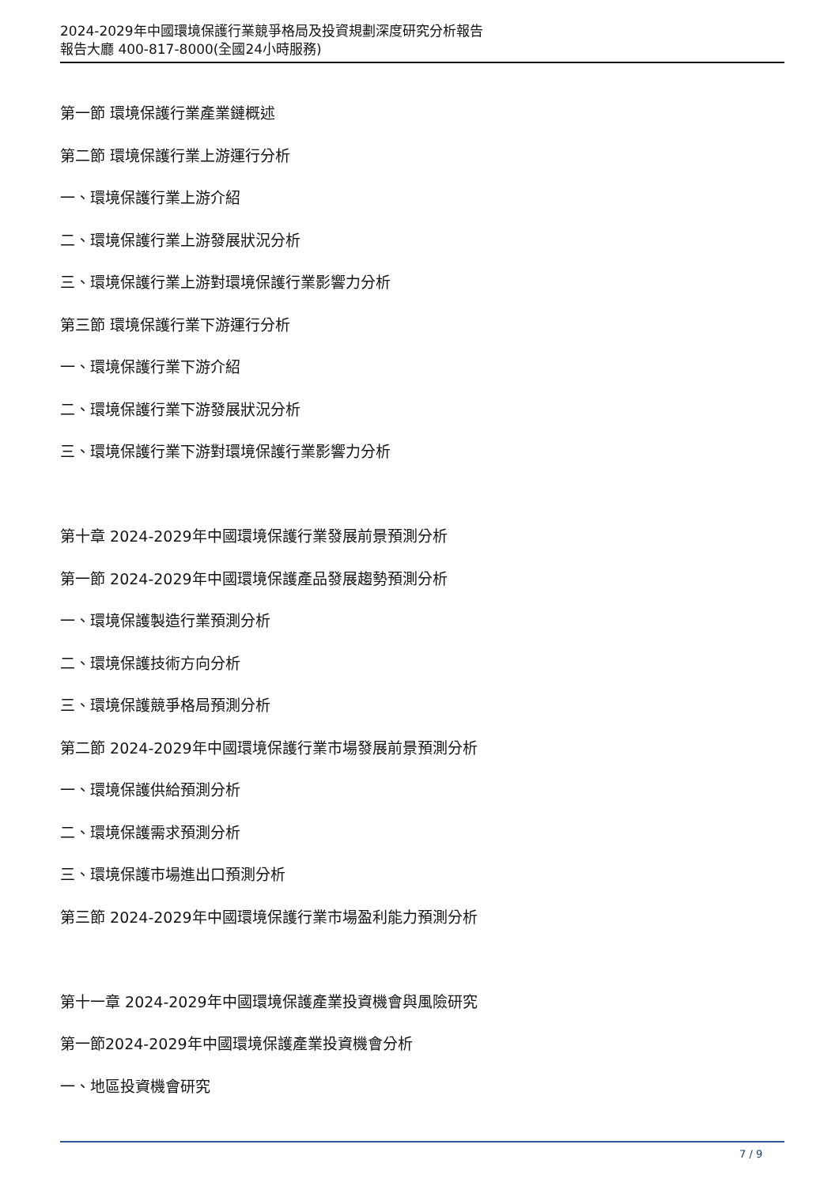2024-2029年中國環境保護行業競爭格局及投資規劃深度研究分析報告
報告大廳 400-817-8000(全國24小時服務)
第一節 環境保護行業產業鏈概述
第二節 環境保護行業上游運行分析
一、環境保護行業上游介紹
二、環境保護行業上游發展狀況分析
三、環境保護行業上游對環境保護行業影響力分析
第三節 環境保護行業下游運行分析
一、環境保護行業下游介紹
二、環境保護行業下游發展狀況分析
三、環境保護行業下游對環境保護行業影響力分析
第十章 2024-2029年中國環境保護行業發展前景預測分析
第一節 2024-2029年中國環境保護產品發展趨勢預測分析
一、環境保護製造行業預測分析
二、環境保護技術方向分析
三、環境保護競爭格局預測分析
第二節 2024-2029年中國環境保護行業市場發展前景預測分析
一、環境保護供給預測分析
二、環境保護需求預測分析
三、環境保護市場進出口預測分析
第三節 2024-2029年中國環境保護行業市場盈利能力預測分析
第十一章 2024-2029年中國環境保護產業投資機會與風險研究
第一節2024-2029年中國環境保護產業投資機會分析
一、地區投資機會研究
7 / 9